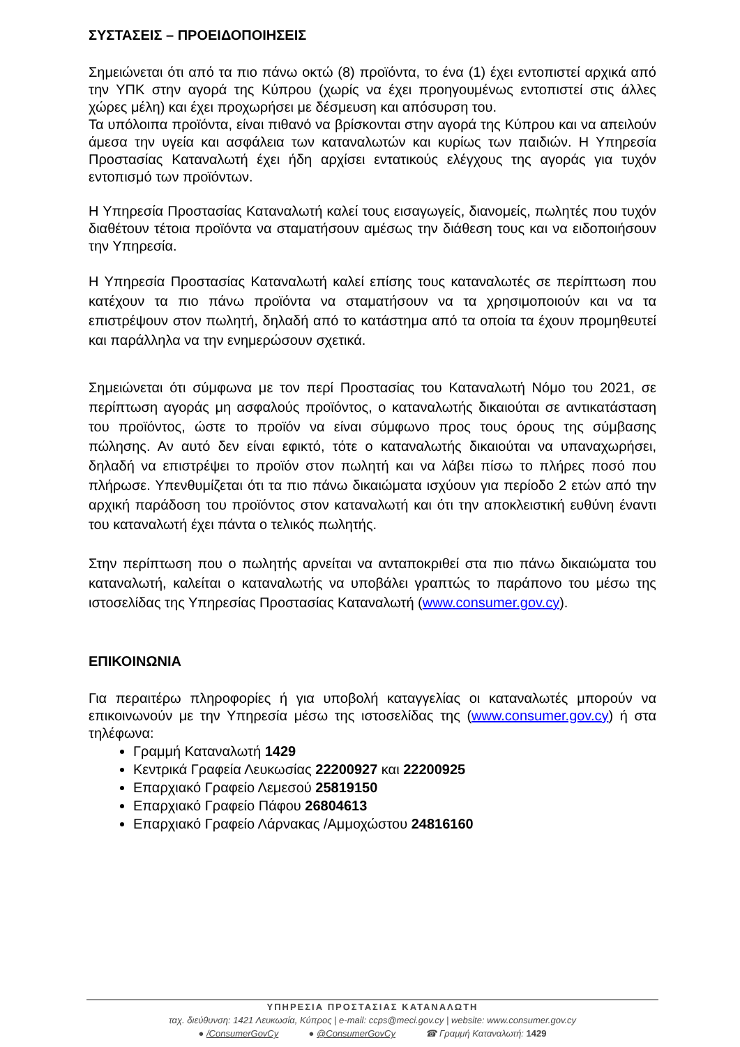ΣΥΣΤΑΣΕΙΣ – ΠΡΟΕΙΔΟΠΟΙΗΣΕΙΣ
Σημειώνεται ότι από τα πιο πάνω οκτώ (8) προϊόντα, το ένα (1) έχει εντοπιστεί αρχικά από την ΥΠΚ στην αγορά της Κύπρου (χωρίς να έχει προηγουμένως εντοπιστεί στις άλλες χώρες μέλη) και έχει προχωρήσει με δέσμευση και απόσυρση του.
Τα υπόλοιπα προϊόντα, είναι πιθανό να βρίσκονται στην αγορά της Κύπρου και να απειλούν άμεσα την υγεία και ασφάλεια των καταναλωτών και κυρίως των παιδιών. Η Υπηρεσία Προστασίας Καταναλωτή έχει ήδη αρχίσει εντατικούς ελέγχους της αγοράς για τυχόν εντοπισμό των προϊόντων.
Η Υπηρεσία Προστασίας Καταναλωτή καλεί τους εισαγωγείς, διανομείς, πωλητές που τυχόν διαθέτουν τέτοια προϊόντα να σταματήσουν αμέσως την διάθεση τους και να ειδοποιήσουν την Υπηρεσία.
Η Υπηρεσία Προστασίας Καταναλωτή καλεί επίσης τους καταναλωτές σε περίπτωση που κατέχουν τα πιο πάνω προϊόντα να σταματήσουν να τα χρησιμοποιούν και να τα επιστρέψουν στον πωλητή, δηλαδή από το κατάστημα από τα οποία τα έχουν προμηθευτεί και παράλληλα να την ενημερώσουν σχετικά.
Σημειώνεται ότι σύμφωνα με τον περί Προστασίας του Καταναλωτή Νόμο του 2021, σε περίπτωση αγοράς μη ασφαλούς προϊόντος, ο καταναλωτής δικαιούται σε αντικατάσταση του προϊόντος, ώστε το προϊόν να είναι σύμφωνο προς τους όρους της σύμβασης πώλησης. Αν αυτό δεν είναι εφικτό, τότε ο καταναλωτής δικαιούται να υπαναχωρήσει, δηλαδή να επιστρέψει το προϊόν στον πωλητή και να λάβει πίσω το πλήρες ποσό που πλήρωσε. Υπενθυμίζεται ότι τα πιο πάνω δικαιώματα ισχύουν για περίοδο 2 ετών από την αρχική παράδοση του προϊόντος στον καταναλωτή και ότι την αποκλειστική ευθύνη έναντι του καταναλωτή έχει πάντα ο τελικός πωλητής.
Στην περίπτωση που ο πωλητής αρνείται να ανταποκριθεί στα πιο πάνω δικαιώματα του καταναλωτή, καλείται ο καταναλωτής να υποβάλει γραπτώς το παράπονο του μέσω της ιστοσελίδας της Υπηρεσίας Προστασίας Καταναλωτή (www.consumer.gov.cy).
ΕΠΙΚΟΙΝΩΝΙΑ
Για περαιτέρω πληροφορίες ή για υποβολή καταγγελίας οι καταναλωτές μπορούν να επικοινωνούν με την Υπηρεσία μέσω της ιστοσελίδας της (www.consumer.gov.cy) ή στα τηλέφωνα:
Γραμμή Καταναλωτή 1429
Κεντρικά Γραφεία Λευκωσίας 22200927 και 22200925
Επαρχιακό Γραφείο Λεμεσού 25819150
Επαρχιακό Γραφείο Πάφου 26804613
Επαρχιακό Γραφείο Λάρνακας /Αμμοχώστου 24816160
ΥΠΗΡΕΣΙΑ ΠΡΟΣΤΑΣΙΑΣ ΚΑΤΑΝΑΛΩΤΗ
ταχ. διεύθυνση: 1421 Λευκωσία, Κύπρος | e-mail: ccps@meci.gov.cy | website: www.consumer.gov.cy
● /ConsumerGovCy ● @ConsumerGovCy ☎ Γραμμή Καταναλωτή: 1429